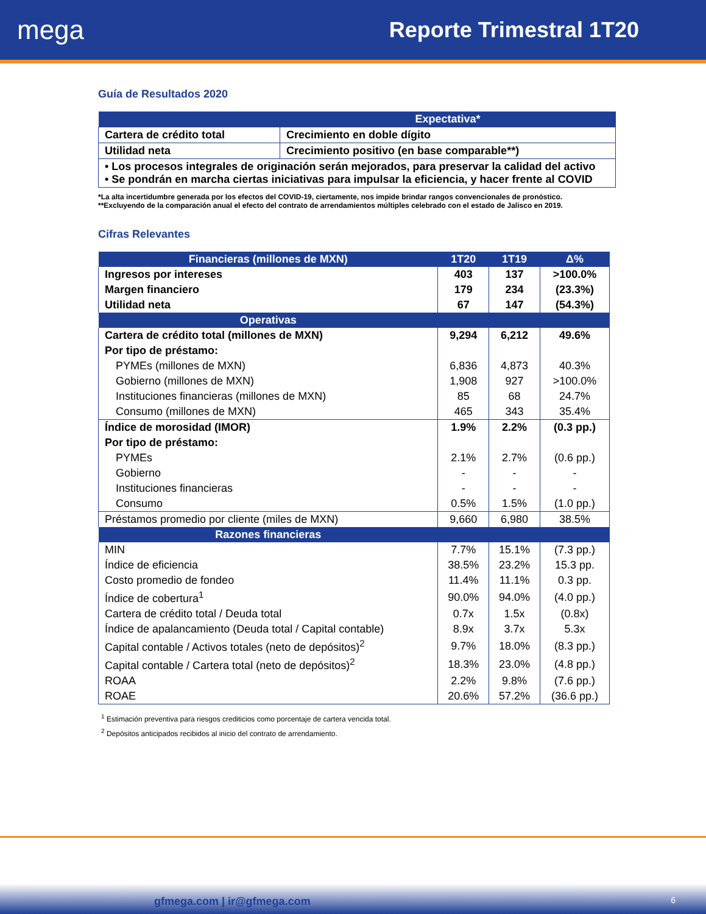mega
Reporte Trimestral 1T20
Guía de Resultados 2020
| | Expectativa* |
| --- | --- |
| Cartera de crédito total | Crecimiento en doble dígito |
| Utilidad neta | Crecimiento positivo (en base comparable**) |
| • Los procesos integrales de originación serán mejorados, para preservar la calidad del activo • Se pondrán en marcha ciertas iniciativas para impulsar la eficiencia, y hacer frente al COVID | |
*La alta incertidumbre generada por los efectos del COVID-19, ciertamente, nos impide brindar rangos convencionales de pronóstico.
**Excluyendo de la comparación anual el efecto del contrato de arrendamientos múltiples celebrado con el estado de Jalisco en 2019.
Cifras Relevantes
| Financieras (millones de MXN) | 1T20 | 1T19 | Δ% |
| --- | --- | --- | --- |
| Ingresos por intereses | 403 | 137 | >100.0% |
| Margen financiero | 179 | 234 | (23.3%) |
| Utilidad neta | 67 | 147 | (54.3%) |
| Operativas | | | |
| Cartera de crédito total (millones de MXN) | 9,294 | 6,212 | 49.6% |
| Por tipo de préstamo: | | | |
| PYMEs (millones de MXN) | 6,836 | 4,873 | 40.3% |
| Gobierno (millones de MXN) | 1,908 | 927 | >100.0% |
| Instituciones financieras (millones de MXN) | 85 | 68 | 24.7% |
| Consumo (millones de MXN) | 465 | 343 | 35.4% |
| Índice de morosidad (IMOR) | 1.9% | 2.2% | (0.3 pp.) |
| Por tipo de préstamo: | | | |
| PYMEs | 2.1% | 2.7% | (0.6 pp.) |
| Gobierno | - | - | - |
| Instituciones financieras | - | - | - |
| Consumo | 0.5% | 1.5% | (1.0 pp.) |
| Préstamos promedio por cliente (miles de MXN) | 9,660 | 6,980 | 38.5% |
| Razones financieras | | | |
| MIN | 7.7% | 15.1% | (7.3 pp.) |
| Índice de eficiencia | 38.5% | 23.2% | 15.3 pp. |
| Costo promedio de fondeo | 11.4% | 11.1% | 0.3 pp. |
| Índice de cobertura<sup>1</sup> | 90.0% | 94.0% | (4.0 pp.) |
| Cartera de crédito total / Deuda total | 0.7x | 1.5x | (0.8x) |
| Índice de apalancamiento (Deuda total / Capital contable) | 8.9x | 3.7x | 5.3x |
| Capital contable / Activos totales (neto de depósitos)<sup>2</sup> | 9.7% | 18.0% | (8.3 pp.) |
| Capital contable / Cartera total (neto de depósitos)<sup>2</sup> | 18.3% | 23.0% | (4.8 pp.) |
| ROAA | 2.2% | 9.8% | (7.6 pp.) |
| ROAE | 20.6% | 57.2% | (36.6 pp.) |
<sup>1</sup> Estimación preventiva para riesgos crediticios como porcentaje de cartera vencida total.
<sup>2</sup> Depósitos anticipados recibidos al inicio del contrato de arrendamiento.
gfmega.com | ir@gfmega.com 6